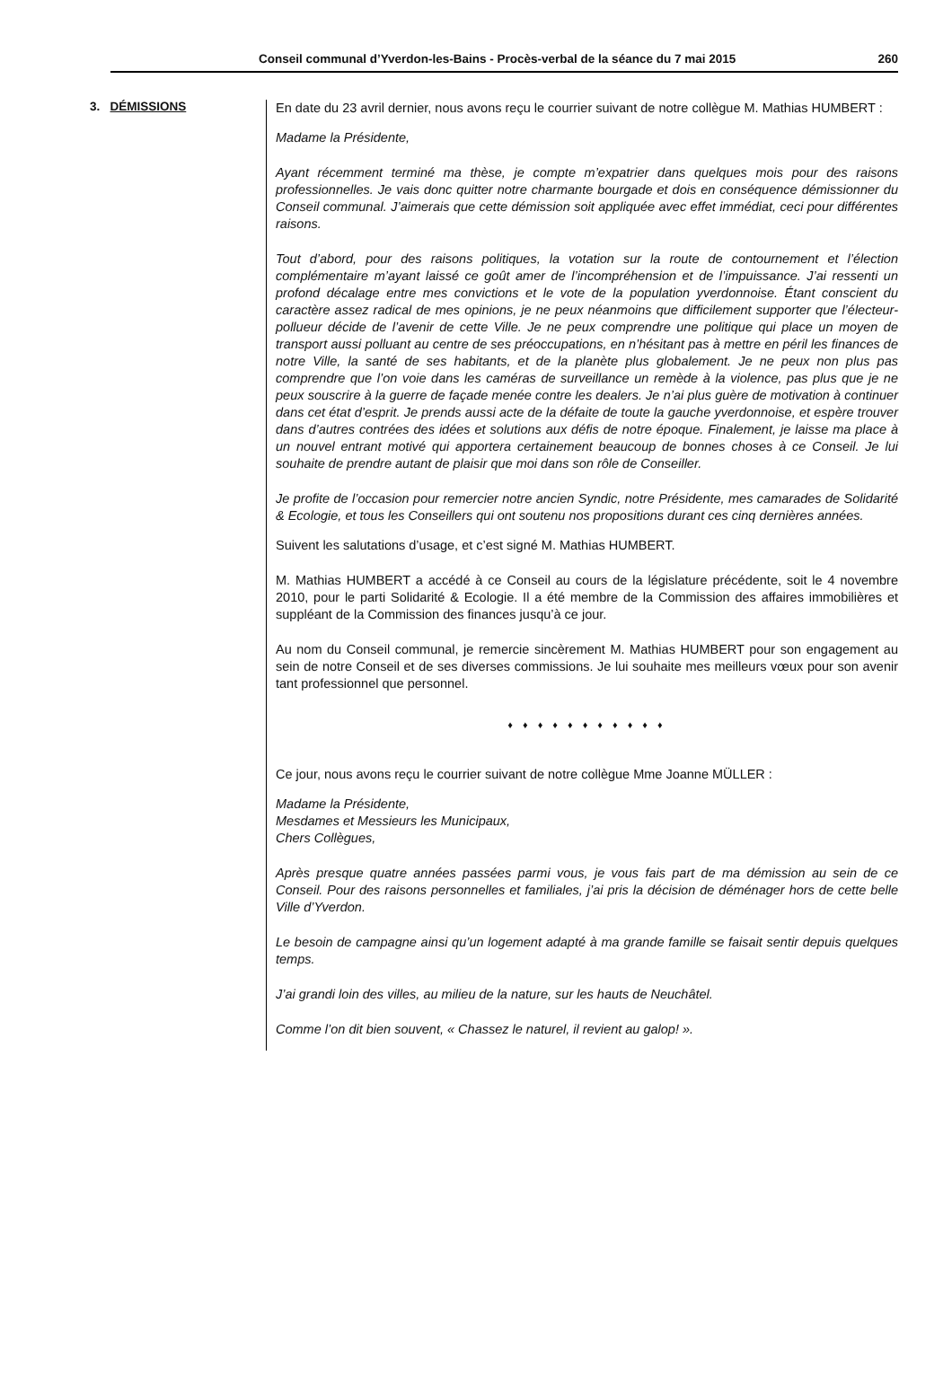Conseil communal d’Yverdon-les-Bains - Procès-verbal de la séance du 7 mai 2015 260
3. DÉMISSIONS
En date du 23 avril dernier, nous avons reçu le courrier suivant de notre collègue M. Mathias HUMBERT :
Madame la Présidente,
Ayant récemment terminé ma thèse, je compte m’expatrier dans quelques mois pour des raisons professionnelles. Je vais donc quitter notre charmante bourgade et dois en conséquence démissionner du Conseil communal. J’aimerais que cette démission soit appliquée avec effet immédiat, ceci pour différentes raisons.
Tout d’abord, pour des raisons politiques, la votation sur la route de contournement et l’élection complémentaire m’ayant laissé ce goût amer de l’incompréhension et de l’impuissance. J’ai ressenti un profond décalage entre mes convictions et le vote de la population yverdonnoise. Étant conscient du caractère assez radical de mes opinions, je ne peux néanmoins que difficilement supporter que l’électeur-pollueur décide de l’avenir de cette Ville. Je ne peux comprendre une politique qui place un moyen de transport aussi polluant au centre de ses préoccupations, en n’hésitant pas à mettre en péril les finances de notre Ville, la santé de ses habitants, et de la planète plus globalement. Je ne peux non plus pas comprendre que l’on voie dans les caméras de surveillance un remède à la violence, pas plus que je ne peux souscrire à la guerre de façade menée contre les dealers. Je n’ai plus guère de motivation à continuer dans cet état d’esprit. Je prends aussi acte de la défaite de toute la gauche yverdonnoise, et espère trouver dans d’autres contrées des idées et solutions aux défis de notre époque. Finalement, je laisse ma place à un nouvel entrant motivé qui apportera certainement beaucoup de bonnes choses à ce Conseil. Je lui souhaite de prendre autant de plaisir que moi dans son rôle de Conseiller.
Je profite de l’occasion pour remercier notre ancien Syndic, notre Présidente, mes camarades de Solidarité & Ecologie, et tous les Conseillers qui ont soutenu nos propositions durant ces cinq dernières années.
Suivent les salutations d’usage, et c’est signé M. Mathias HUMBERT.
M. Mathias HUMBERT a accédé à ce Conseil au cours de la législature précédente, soit le 4 novembre 2010, pour le parti Solidarité & Ecologie. Il a été membre de la Commission des affaires immobilières et suppléant de la Commission des finances jusqu’à ce jour.
Au nom du Conseil communal, je remercie sincèrement M. Mathias HUMBERT pour son engagement au sein de notre Conseil et de ses diverses commissions. Je lui souhaite mes meilleurs vœux pour son avenir tant professionnel que personnel.
♦ ♦ ♦ ♦ ♦ ♦ ♦ ♦ ♦ ♦ ♦
Ce jour, nous avons reçu le courrier suivant de notre collègue Mme Joanne MÜLLER :
Madame la Présidente,
Mesdames et Messieurs les Municipaux,
Chers Collègues,
Après presque quatre années passées parmi vous, je vous fais part de ma démission au sein de ce Conseil. Pour des raisons personnelles et familiales, j’ai pris la décision de déménager hors de cette belle Ville d’Yverdon.
Le besoin de campagne ainsi qu’un logement adapté à ma grande famille se faisait sentir depuis quelques temps.
J’ai grandi loin des villes, au milieu de la nature, sur les hauts de Neuchâtel.
Comme l’on dit bien souvent, « Chassez le naturel, il revient au galop! ».